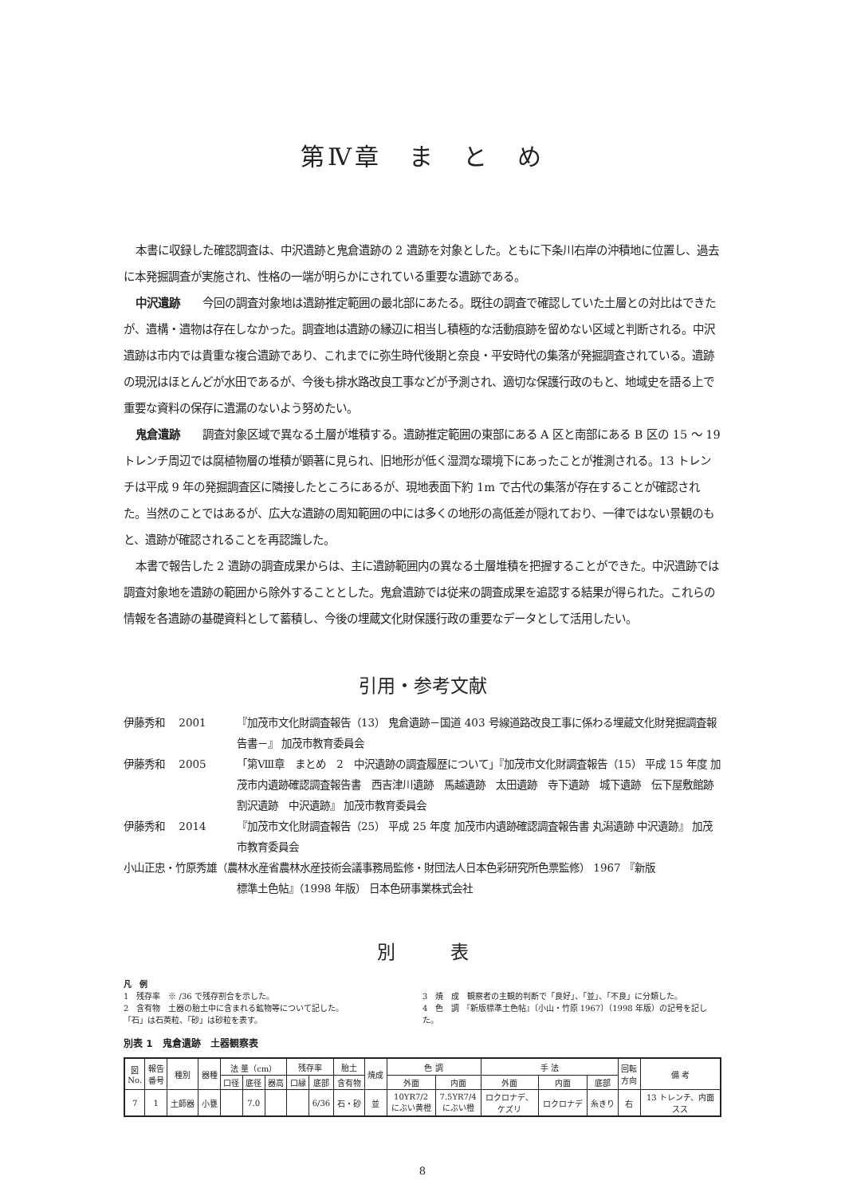第Ⅳ章　ま　と　め
本書に収録した確認調査は、中沢遺跡と鬼倉遺跡の 2 遺跡を対象とした。ともに下条川右岸の沖積地に位置し、過去に本発掘調査が実施され、性格の一端が明らかにされている重要な遺跡である。
中沢遺跡　　今回の調査対象地は遺跡推定範囲の最北部にあたる。既往の調査で確認していた土層との対比はできたが、遺構・遺物は存在しなかった。調査地は遺跡の縁辺に相当し積極的な活動痕跡を留めない区域と判断される。中沢遺跡は市内では貴重な複合遺跡であり、これまでに弥生時代後期と奈良・平安時代の集落が発掘調査されている。遺跡の現況はほとんどが水田であるが、今後も排水路改良工事などが予測され、適切な保護行政のもと、地域史を語る上で重要な資料の保存に遺漏のないよう努めたい。
鬼倉遺跡　　調査対象区域で異なる土層が堆積する。遺跡推定範囲の東部にある A 区と南部にある B 区の 15 ～ 19 トレンチ周辺では腐植物層の堆積が顕著に見られ、旧地形が低く湿潤な環境下にあったことが推測される。13 トレンチは平成 9 年の発掘調査区に隣接したところにあるが、現地表面下約 1m で古代の集落が存在することが確認された。当然のことではあるが、広大な遺跡の周知範囲の中には多くの地形の高低差が隠れており、一律ではない景観のもと、遺跡が確認されることを再認識した。
本書で報告した 2 遺跡の調査成果からは、主に遺跡範囲内の異なる土層堆積を把握することができた。中沢遺跡では調査対象地を遺跡の範囲から除外することとした。鬼倉遺跡では従来の調査成果を追認する結果が得られた。これらの情報を各遺跡の基礎資料として蓄積し、今後の埋蔵文化財保護行政の重要なデータとして活用したい。
引用・参考文献
伊藤秀和　 2001 『加茂市文化財調査報告（13） 鬼倉遺跡－国道 403 号線道路改良工事に係わる埋蔵文化財発掘調査報告書－』 加茂市教育委員会
伊藤秀和　 2005 「第Ⅷ章　まとめ　2　中沢遺跡の調査履歴について」『加茂市文化財調査報告（15） 平成 15 年度 加茂市内遺跡確認調査報告書　西吉津川遺跡　馬越遺跡　太田遺跡　寺下遺跡　城下遺跡　伝下屋敷館跡　割沢遺跡　中沢遺跡』 加茂市教育委員会
伊藤秀和　 2014 『加茂市文化財調査報告（25） 平成 25 年度 加茂市内遺跡確認調査報告書 丸潟遺跡 中沢遺跡』 加茂市教育委員会
小山正忠・竹原秀雄（農林水産省農林水産技術会議事務局監修・財団法人日本色彩研究所色票監修） 1967 『新版
標準土色帖』（1998 年版） 日本色研事業株式会社
別　　　表
凡　例
1　残存率　※ /36 で残存割合を示した。
2　含有物　土器の胎土中に含まれる鉱物等について記した。
「石」は石英粒、「砂」は砂粒を表す。
3　焼　成　観察者の主観的判断で「良好」、「並」、「不良」に分類した。
4　色　調 『新版標準土色帖』〔小山・竹原 1967〕（1998 年版）の記号を記した。
別表 1　鬼倉遺跡　土器観察表
| 図 No. | 報告 番号 | 種別 | 器種 | 法 量（cm） | | | 残存率 | | 胎土 | 焼成 | 色 調 | | 手 法 | | | 回転 方向 | 備 考 |
| --- | --- | --- | --- | --- | --- | --- | --- | --- | --- | --- | --- | --- | --- | --- | --- | --- | --- |
| | | | | 口径 | 底径 | 器高 | 口縁 | 底部 | 含有物 | | 外面 | 内面 | 外面 | 内面 | 底部 | | |
| 7 | 1 | 土師器 | 小甕 | | 7.0 | | | 6/36 | 石・砂 | 並 | 10YR7/2 にぶい黄橙 | 7.5YR7/4 にぶい橙 | ロクロナデ、 ケズリ | ロクロナデ | 糸きり | 右 | 13 トレンチ、内面 スス |
8